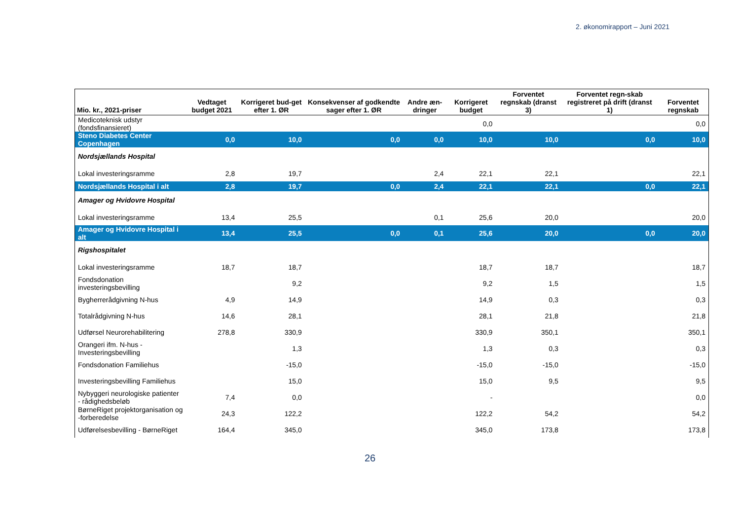2. økonomirapport – Juni 2021
| Mio. kr., 2021-priser | Vedtaget budget 2021 | Korrigeret bud-get efter 1. ØR | Konsekvenser af godkendte sager efter 1. ØR | Andre æn-dringer | Korrigeret budget | Forventet regnskab (dranst 3) | Forventet regn-skab registreret på drift (dranst 1) | Forventet regnskab |
| --- | --- | --- | --- | --- | --- | --- | --- | --- |
| Medicoteknisk udstyr (fondsfinansieret) | | | | | 0,0 | | | 0,0 |
| Steno Diabetes Center Copenhagen | 0,0 | 10,0 | 0,0 | 0,0 | 10,0 | 10,0 | 0,0 | 10,0 |
| Nordsjællands Hospital | | | | | | | | |
| Lokal investeringsramme | 2,8 | 19,7 | | 2,4 | 22,1 | 22,1 | | 22,1 |
| Nordsjællands Hospital i alt | 2,8 | 19,7 | 0,0 | 2,4 | 22,1 | 22,1 | 0,0 | 22,1 |
| Amager og Hvidovre Hospital | | | | | | | | |
| Lokal investeringsramme | 13,4 | 25,5 | | 0,1 | 25,6 | 20,0 | | 20,0 |
| Amager og Hvidovre Hospital i alt | 13,4 | 25,5 | 0,0 | 0,1 | 25,6 | 20,0 | 0,0 | 20,0 |
| Rigshospitalet | | | | | | | | |
| Lokal investeringsramme | 18,7 | 18,7 | | | 18,7 | 18,7 | | 18,7 |
| Fondsdonation investeringsbevilling | | 9,2 | | | 9,2 | 1,5 | | 1,5 |
| Bygherrerådgivning N-hus | 4,9 | 14,9 | | | 14,9 | 0,3 | | 0,3 |
| Totalrådgivning N-hus | 14,6 | 28,1 | | | 28,1 | 21,8 | | 21,8 |
| Udførsel Neurorehabilitering | 278,8 | 330,9 | | | 330,9 | 350,1 | | 350,1 |
| Orangeri ifm. N-hus - Investeringsbevilling | | 1,3 | | | 1,3 | 0,3 | | 0,3 |
| Fondsdonation Familiehus | | -15,0 | | | -15,0 | -15,0 | | -15,0 |
| Investeringsbevilling Familiehus | | 15,0 | | | 15,0 | 9,5 | | 9,5 |
| Nybyggeri neurologiske patienter - rådighedsbeløb | 7,4 | 0,0 | | | - | | | 0,0 |
| BørneRiget projektorganisation og -forberedelse | 24,3 | 122,2 | | | 122,2 | 54,2 | | 54,2 |
| Udførelsesbevilling - BørneRiget | 164,4 | 345,0 | | | 345,0 | 173,8 | | 173,8 |
26